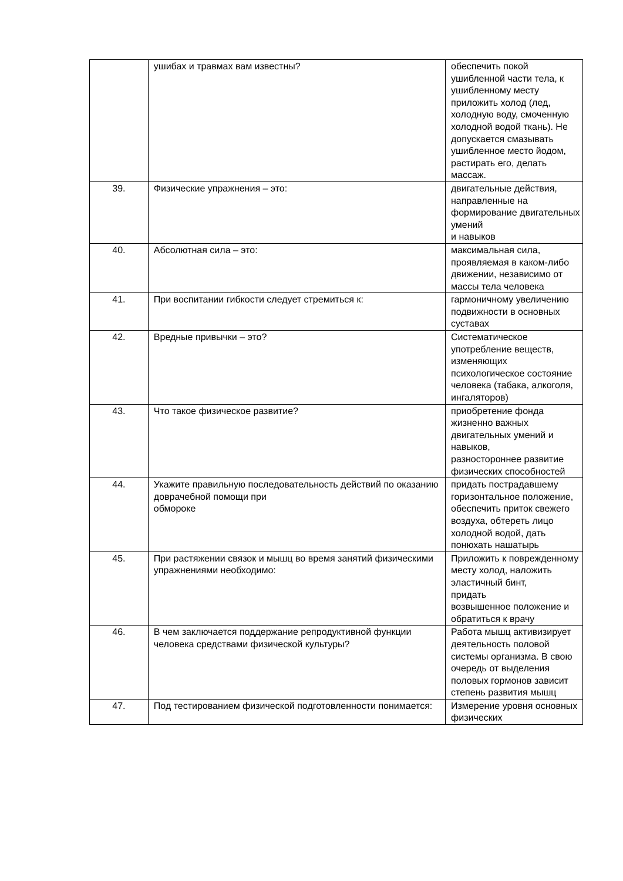| | ушибах и травмах вам известны? | обеспечить покой ушибленной части тела, к ушибленному месту приложить холод (лед, холодную воду, смоченную холодной водой ткань). Не допускается смазывать ушибленное место йодом, растирать его, делать массаж. |
| 39. | Физические упражнения – это: | двигательные действия, направленные на формирование двигательных умений и навыков |
| 40. | Абсолютная сила – это: | максимальная сила, проявляемая в каком-либо движении, независимо от массы тела человека |
| 41. | При воспитании гибкости следует стремиться к: | гармоничному увеличению подвижности в основных суставах |
| 42. | Вредные привычки – это? | Систематическое употребление веществ, изменяющих психологическое состояние человека (табака, алкоголя, ингаляторов) |
| 43. | Что такое физическое развитие? | приобретение фонда жизненно важных двигательных умений и навыков, разностороннее развитие физических способностей |
| 44. | Укажите правильную последовательность действий по оказанию доврачебной помощи при обмороке | придать пострадавшему горизонтальное положение, обеспечить приток свежего воздуха, обтереть лицо холодной водой, дать понюхать нашатырь |
| 45. | При растяжении связок и мышц во время занятий физическими упражнениями необходимо: | Приложить к поврежденному месту холод, наложить эластичный бинт, придать возвышенное положение и обратиться к врачу |
| 46. | В чем заключается поддержание репродуктивной функции человека средствами физической культуры? | Работа мышц активизирует деятельность половой системы организма. В свою очередь от выделения половых гормонов зависит степень развития мышц |
| 47. | Под тестированием физической подготовленности понимается: | Измерение уровня основных физических |